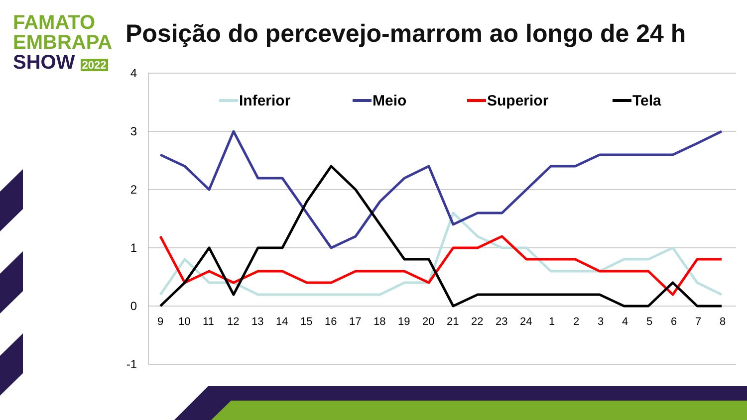FAMATO
EMBRAPA
SHOW 2022
Posição do percevejo-marrom ao longo de 24 h
4
3
2
1
0
-1
9
10
11
12
13
14
15
16
17
18
19
20
21
22
23
24
1
2
3
4
5
6
7
8
Inferior
Meio
Superior
Tela